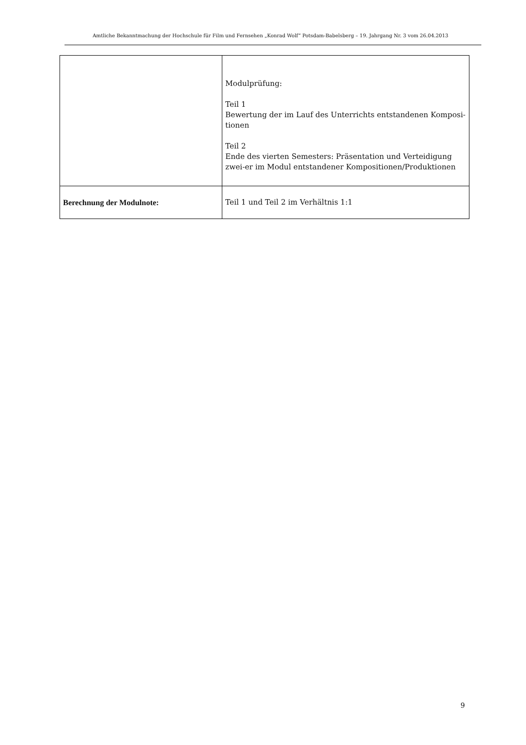Amtliche Bekanntmachung der Hochschule für Film und Fernsehen „Konrad Wolf“ Potsdam-Babelsberg – 19. Jahrgang Nr. 3 vom 26.04.2013
| | Modulprüfung: Teil 1 Bewertung der im Lauf des Unterrichts entstandenen Komposi-tionen Teil 2 Ende des vierten Semesters: Präsentation und Verteidigung zwei-er im Modul entstandener Kompositionen/Produktionen |
| Berechnung der Modulnote: | Teil 1 und Teil 2 im Verhältnis 1:1 |
9